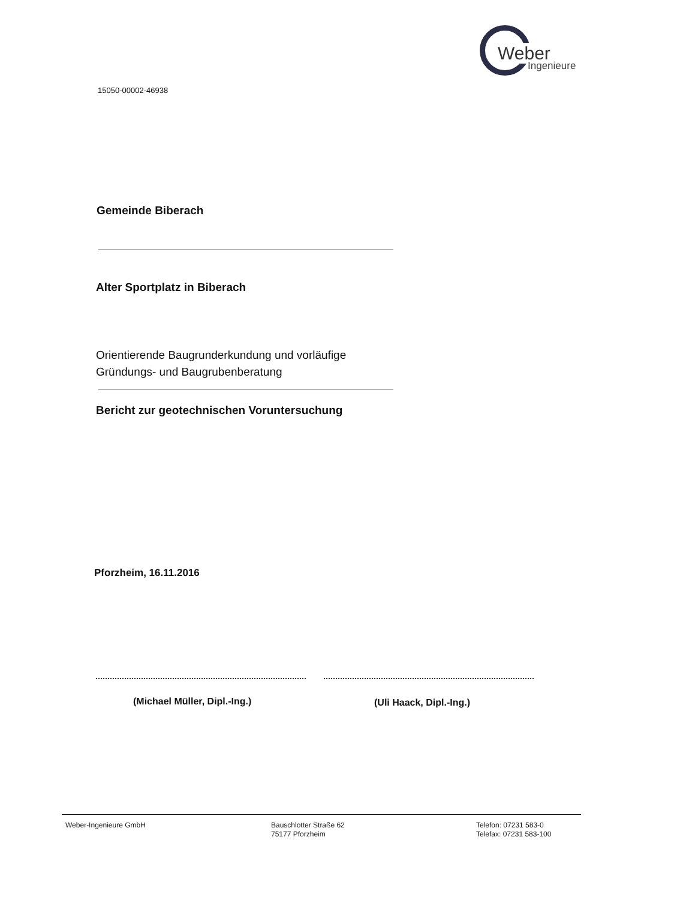Weber
Ingenieure
15050-00002-46938
Gemeinde Biberach
Alter Sportplatz in Biberach
Orientierende Baugrunderkundung und vorläufige
Gründungs- und Baugrubenberatung
Bericht zur geotechnischen Voruntersuchung
Pforzheim, 16.11.2016
(Michael Müller, Dipl.-Ing.) (Uli Haack, Dipl.-Ing.)
Weber-Ingenieure GmbH
Bauschlotter Straße 62
75177 Pforzheim
Telefon: 07231 583-0
Telefax: 07231 583-100